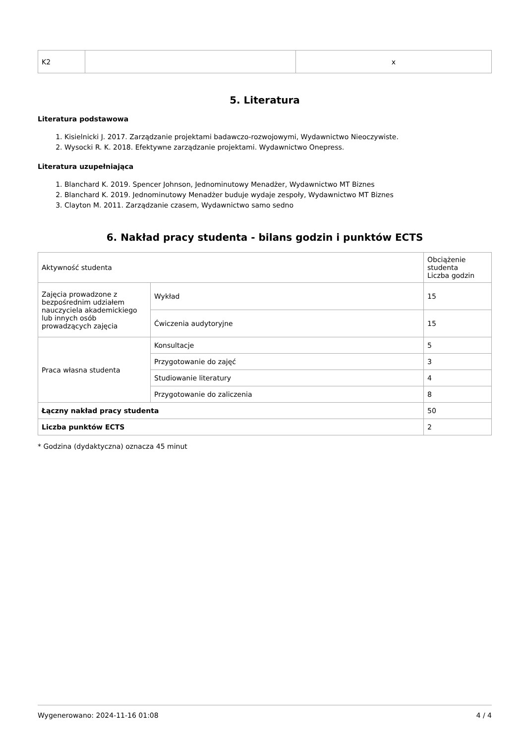| K2 | | x |
5. Literatura
Literatura podstawowa
1. Kisielnicki J. 2017. Zarządzanie projektami badawczo-rozwojowymi, Wydawnictwo Nieoczywiste.
2. Wysocki R. K. 2018. Efektywne zarządzanie projektami. Wydawnictwo Onepress.
Literatura uzupełniająca
1. Blanchard K. 2019. Spencer Johnson, Jednominutowy Menadżer, Wydawnictwo MT Biznes
2. Blanchard K. 2019. Jednominutowy Menadżer buduje wydaje zespoły, Wydawnictwo MT Biznes
3. Clayton M. 2011. Zarządzanie czasem, Wydawnictwo samo sedno
6. Nakład pracy studenta - bilans godzin i punktów ECTS
| Aktywność studenta | | Obciążenie studenta Liczba godzin |
| Zajęcia prowadzone z bezpośrednim udziałem nauczyciela akademickiego lub innych osób prowadzących zajęcia | Wykład | 15 |
| | Ćwiczenia audytoryjne | 15 |
| Praca własna studenta | Konsultacje | 5 |
| | Przygotowanie do zajęć | 3 |
| | Studiowanie literatury | 4 |
| | Przygotowanie do zaliczenia | 8 |
| Łączny nakład pracy studenta | | 50 |
| Liczba punktów ECTS | | 2 |
* Godzina (dydaktyczna) oznacza 45 minut
Wygenerowano: 2024-11-16 01:08 4 / 4